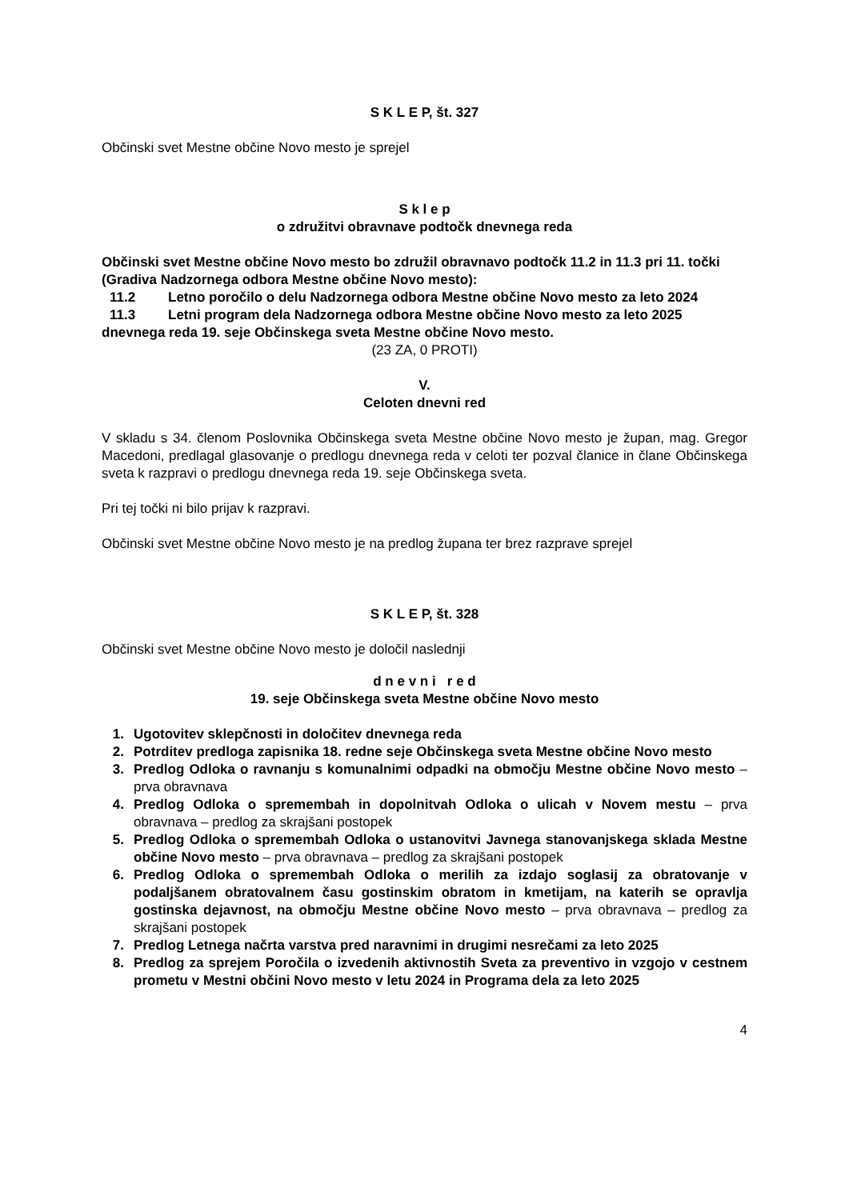S K L E P, št. 327
Občinski svet Mestne občine Novo mesto je sprejel
S k l e p
o združitvi obravnave podtočk dnevnega reda
Občinski svet Mestne občine Novo mesto bo združil obravnavo podtočk 11.2 in 11.3 pri 11. točki (Gradiva Nadzornega odbora Mestne občine Novo mesto):
11.2 Letno poročilo o delu Nadzornega odbora Mestne občine Novo mesto za leto 2024
11.3 Letni program dela Nadzornega odbora Mestne občine Novo mesto za leto 2025
dnevnega reda 19. seje Občinskega sveta Mestne občine Novo mesto.
(23 ZA, 0 PROTI)
V.
Celoten dnevni red
V skladu s 34. členom Poslovnika Občinskega sveta Mestne občine Novo mesto je župan, mag. Gregor Macedoni, predlagal glasovanje o predlogu dnevnega reda v celoti ter pozval članice in člane Občinskega sveta k razpravi o predlogu dnevnega reda 19. seje Občinskega sveta.
Pri tej točki ni bilo prijav k razpravi.
Občinski svet Mestne občine Novo mesto je na predlog župana ter brez razprave sprejel
S K L E P, št. 328
Občinski svet Mestne občine Novo mesto je določil naslednji
d n e v n i r e d
19. seje Občinskega sveta Mestne občine Novo mesto
1. Ugotovitev sklepčnosti in določitev dnevnega reda
2. Potrditev predloga zapisnika 18. redne seje Občinskega sveta Mestne občine Novo mesto
3. Predlog Odloka o ravnanju s komunalnimi odpadki na območju Mestne občine Novo mesto – prva obravnava
4. Predlog Odloka o spremembah in dopolnitvah Odloka o ulicah v Novem mestu – prva obravnava – predlog za skrajšani postopek
5. Predlog Odloka o spremembah Odloka o ustanovitvi Javnega stanovanjskega sklada Mestne občine Novo mesto – prva obravnava – predlog za skrajšani postopek
6. Predlog Odloka o spremembah Odloka o merilih za izdajo soglasij za obratovanje v podaljšanem obratovalnem času gostinskim obratom in kmetijam, na katerih se opravlja gostinska dejavnost, na območju Mestne občine Novo mesto – prva obravnava – predlog za skrajšani postopek
7. Predlog Letnega načrta varstva pred naravnimi in drugimi nesrečami za leto 2025
8. Predlog za sprejem Poročila o izvedenih aktivnostih Sveta za preventivo in vzgojo v cestnem prometu v Mestni občini Novo mesto v letu 2024 in Programa dela za leto 2025
4